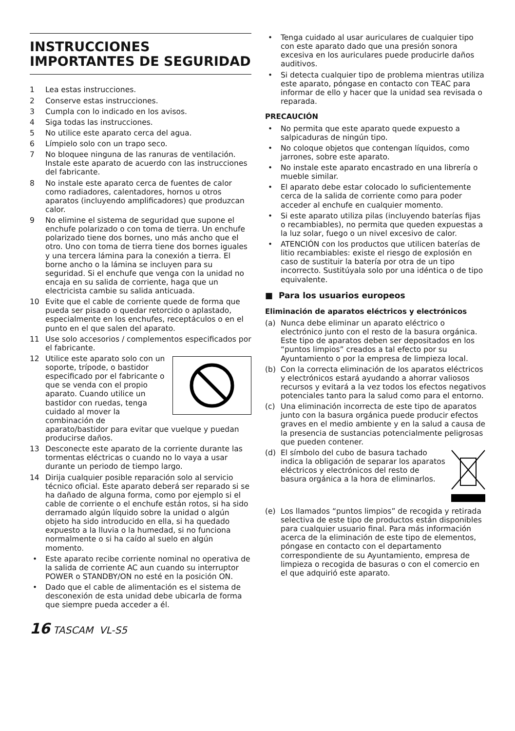INSTRUCCIONES IMPORTANTES DE SEGURIDAD
1 Lea estas instrucciones.
2 Conserve estas instrucciones.
3 Cumpla con lo indicado en los avisos.
4 Siga todas las instrucciones.
5 No utilice este aparato cerca del agua.
6 Límpielo solo con un trapo seco.
7 No bloquee ninguna de las ranuras de ventilación. Instale este aparato de acuerdo con las instrucciones del fabricante.
8 No instale este aparato cerca de fuentes de calor como radiadores, calentadores, hornos u otros aparatos (incluyendo amplificadores) que produzcan calor.
9 No elimine el sistema de seguridad que supone el enchufe polarizado o con toma de tierra. Un enchufe polarizado tiene dos bornes, uno más ancho que el otro. Uno con toma de tierra tiene dos bornes iguales y una tercera lámina para la conexión a tierra. El borne ancho o la lámina se incluyen para su seguridad. Si el enchufe que venga con la unidad no encaja en su salida de corriente, haga que un electricista cambie su salida anticuada.
10 Evite que el cable de corriente quede de forma que pueda ser pisado o quedar retorcido o aplastado, especialmente en los enchufes, receptáculos o en el punto en el que salen del aparato.
11 Use solo accesorios / complementos especificados por el fabricante.
12 Utilice este aparato solo con un soporte, trípode, o bastidor especificado por el fabricante o que se venda con el propio aparato. Cuando utilice un bastidor con ruedas, tenga cuidado al mover la combinación de aparato/bastidor para evitar que vuelque y puedan producirse daños.
13 Desconecte este aparato de la corriente durante las tormentas eléctricas o cuando no lo vaya a usar durante un periodo de tiempo largo.
14 Dirija cualquier posible reparación solo al servicio técnico oficial. Este aparato deberá ser reparado si se ha dañado de alguna forma, como por ejemplo si el cable de corriente o el enchufe están rotos, si ha sido derramado algún líquido sobre la unidad o algún objeto ha sido introducido en ella, si ha quedado expuesto a la lluvia o la humedad, si no funciona normalmente o si ha caído al suelo en algún momento.
• Este aparato recibe corriente nominal no operativa de la salida de corriente AC aun cuando su interruptor POWER o STANDBY/ON no esté en la posición ON.
• Dado que el cable de alimentación es el sistema de desconexión de esta unidad debe ubicarla de forma que siempre pueda acceder a él.
• Tenga cuidado al usar auriculares de cualquier tipo con este aparato dado que una presión sonora excesiva en los auriculares puede producirle daños auditivos.
• Si detecta cualquier tipo de problema mientras utiliza este aparato, póngase en contacto con TEAC para informar de ello y hacer que la unidad sea revisada o reparada.
PRECAUCIÓN
• No permita que este aparato quede expuesto a salpicaduras de ningún tipo.
• No coloque objetos que contengan líquidos, como jarrones, sobre este aparato.
• No instale este aparato encastrado en una librería o mueble similar.
• El aparato debe estar colocado lo suficientemente cerca de la salida de corriente como para poder acceder al enchufe en cualquier momento.
• Si este aparato utiliza pilas (incluyendo baterías fijas o recambiables), no permita que queden expuestas a la luz solar, fuego o un nivel excesivo de calor.
• ATENCIÓN con los productos que utilicen baterías de litio recambiables: existe el riesgo de explosión en caso de sustituir la batería por otra de un tipo incorrecto. Sustitúyala solo por una idéntica o de tipo equivalente.
■ Para los usuarios europeos
Eliminación de aparatos eléctricos y electrónicos
(a) Nunca debe eliminar un aparato eléctrico o electrónico junto con el resto de la basura orgánica. Este tipo de aparatos deben ser depositados en los “puntos limpios” creados a tal efecto por su Ayuntamiento o por la empresa de limpieza local.
(b) Con la correcta eliminación de los aparatos eléctricos y electrónicos estará ayudando a ahorrar valiosos recursos y evitará a la vez todos los efectos negativos potenciales tanto para la salud como para el entorno.
(c) Una eliminación incorrecta de este tipo de aparatos junto con la basura orgánica puede producir efectos graves en el medio ambiente y en la salud a causa de la presencia de sustancias potencialmente peligrosas que pueden contener.
(d) El símbolo del cubo de basura tachado indica la obligación de separar los aparatos eléctricos y electrónicos del resto de basura orgánica a la hora de eliminarlos.
(e) Los llamados “puntos limpios” de recogida y retirada selectiva de este tipo de productos están disponibles para cualquier usuario final. Para más información acerca de la eliminación de este tipo de elementos, póngase en contacto con el departamento correspondiente de su Ayuntamiento, empresa de limpieza o recogida de basuras o con el comercio en el que adquirió este aparato.
16 TASCAM VL-S5